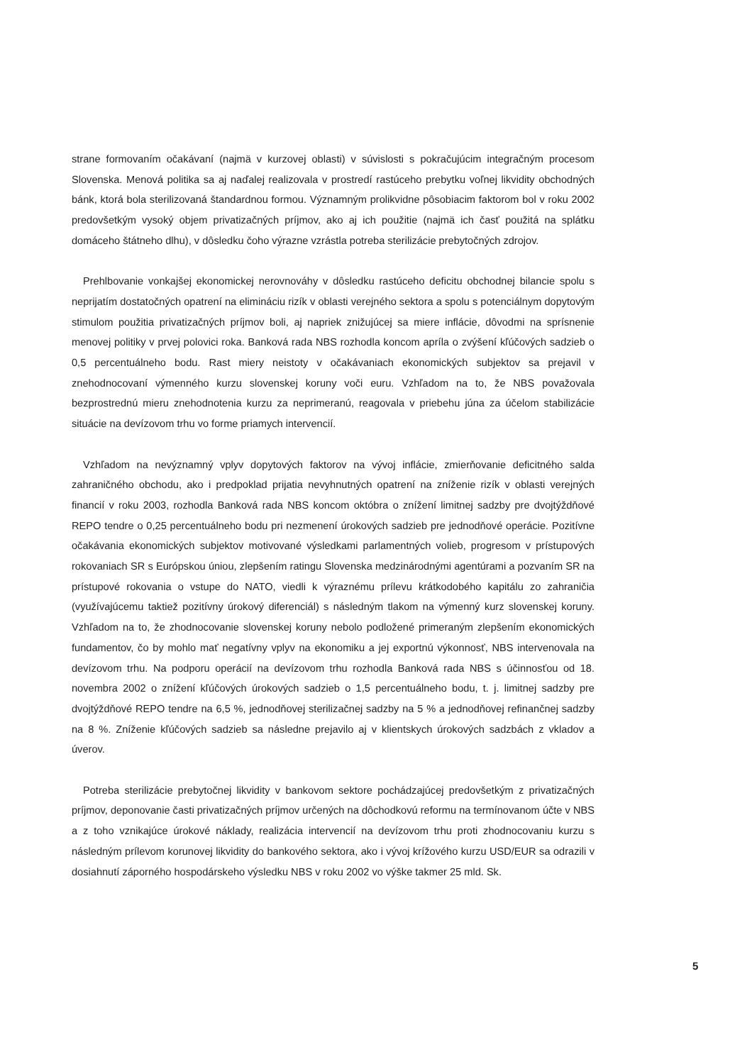strane formovaním očakávaní (najmä v kurzovej oblasti) v súvislosti s pokračujúcim integračným procesom Slovenska. Menová politika sa aj naďalej realizovala v prostredí rastúceho prebytku voľnej likvidity obchodných bánk, ktorá bola sterilizovaná štandardnou formou. Významným prolikvidne pôsobiacim faktorom bol v roku 2002 predovšetkým vysoký objem privatizačných príjmov, ako aj ich použitie (najmä ich časť použitá na splátku domáceho štátneho dlhu), v dôsledku čoho výrazne vzrástla potreba sterilizácie prebytočných zdrojov.
Prehlbovanie vonkajšej ekonomickej nerovnováhy v dôsledku rastúceho deficitu obchodnej bilancie spolu s neprijatím dostatočných opatrení na elimináciu rizík v oblasti verejného sektora a spolu s potenciálnym dopytovým stimulom použitia privatizačných príjmov boli, aj napriek znižujúcej sa miere inflácie, dôvodmi na sprísnenie menovej politiky v prvej polovici roka. Banková rada NBS rozhodla koncom apríla o zvýšení kľúčových sadzieb o 0,5 percentuálneho bodu. Rast miery neistoty v očakávaniach ekonomických subjektov sa prejavil v znehodnocovaní výmenného kurzu slovenskej koruny voči euru. Vzhľadom na to, že NBS považovala bezprostrednú mieru znehodnotenia kurzu za neprimeranú, reagovala v priebehu júna za účelom stabilizácie situácie na devízovom trhu vo forme priamych intervencií.
Vzhľadom na nevýznamný vplyv dopytových faktorov na vývoj inflácie, zmierňovanie deficitného salda zahraničného obchodu, ako i predpoklad prijatia nevyhnutných opatrení na zníženie rizík v oblasti verejných financií v roku 2003, rozhodla Banková rada NBS koncom októbra o znížení limitnej sadzby pre dvojtýždňové REPO tendre o 0,25 percentuálneho bodu pri nezmenení úrokových sadzieb pre jednodňové operácie. Pozitívne očakávania ekonomických subjektov motivované výsledkami parlamentných volieb, progresom v prístupových rokovaniach SR s Európskou úniou, zlepšením ratingu Slovenska medzinárodnými agentúrami a pozvaním SR na prístupové rokovania o vstupe do NATO, viedli k výraznému prílevu krátkodobého kapitálu zo zahraničia (využívajúcemu taktiež pozitívny úrokový diferenciál) s následným tlakom na výmenný kurz slovenskej koruny. Vzhľadom na to, že zhodnocovanie slovenskej koruny nebolo podložené primeraným zlepšením ekonomických fundamentov, čo by mohlo mať negatívny vplyv na ekonomiku a jej exportnú výkonnosť, NBS intervenovala na devízovom trhu. Na podporu operácií na devízovom trhu rozhodla Banková rada NBS s účinnosťou od 18. novembra 2002 o znížení kľúčových úrokových sadzieb o 1,5 percentuálneho bodu, t. j. limitnej sadzby pre dvojtýždňové REPO tendre na 6,5 %, jednodňovej sterilizačnej sadzby na 5 % a jednodňovej refinančnej sadzby na 8 %. Zníženie kľúčových sadzieb sa následne prejavilo aj v klientskych úrokových sadzbách z vkladov a úverov.
Potreba sterilizácie prebytočnej likvidity v bankovom sektore pochádzajúcej predovšetkým z privatizačných príjmov, deponovanie časti privatizačných príjmov určených na dôchodkovú reformu na termínovanom účte v NBS a z toho vznikajúce úrokové náklady, realizácia intervencií na devízovom trhu proti zhodnocovaniu kurzu s následným prílevom korunovej likvidity do bankového sektora, ako i vývoj krížového kurzu USD/EUR sa odrazili v dosiahnutí záporného hospodárskeho výsledku NBS v roku 2002 vo výške takmer 25 mld. Sk.
5